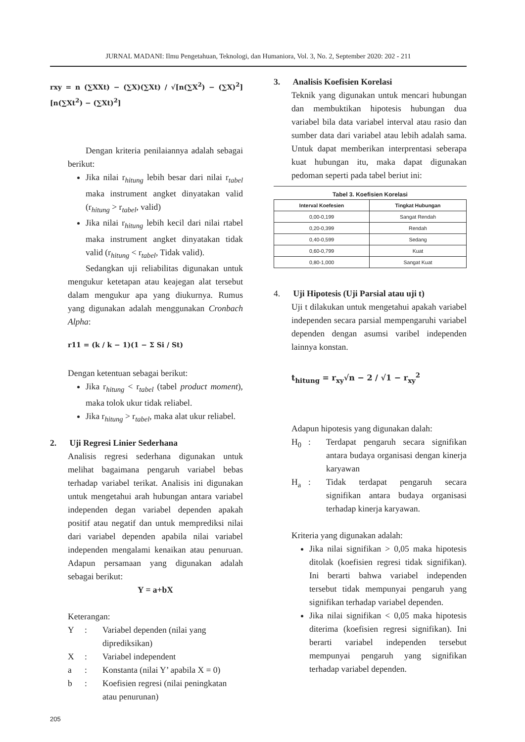JURNAL MADANI: Ilmu Pengetahuan, Teknologi, dan Humaniora, Vol. 3, No. 2, September 2020: 202 - 211
rxy = n (∑XXt) − (∑X)(∑Xt) / √[n(∑X<sup>2</sup>) − (∑X)<sup>2</sup>] [n(∑Xt<sup>2</sup>) − (∑Xt)<sup>2</sup>]
Dengan kriteria penilaiannya adalah sebagai berikut:
Jika nilai r<sub>hitung</sub> lebih besar dari nilai r<sub>tabel</sub> maka instrument angket dinyatakan valid (r<sub>hitung</sub> > r<sub>tabel</sub>, valid)
Jika nilai r<sub>hitung</sub> lebih kecil dari nilai rtabel maka instrument angket dinyatakan tidak valid (r<sub>hitung</sub> < r<sub>tabel</sub>, Tidak valid).
Sedangkan uji reliabilitas digunakan untuk mengukur ketetapan atau keajegan alat tersebut dalam mengukur apa yang diukurnya. Rumus yang digunakan adalah menggunakan Cronbach Alpha:
r11 = (k / k − 1)(1 − Σ Si / St)
Dengan ketentuan sebagai berikut:
Jika r<sub>hitung</sub> < r<sub>tabel</sub> (tabel product moment), maka tolok ukur tidak reliabel.
Jika r<sub>hitung</sub> > r<sub>tabel</sub>, maka alat ukur reliabel.
2. Uji Regresi Linier Sederhana
Analisis regresi sederhana digunakan untuk melihat bagaimana pengaruh variabel bebas terhadap variabel terikat. Analisis ini digunakan untuk mengetahui arah hubungan antara variabel independen degan variabel dependen apakah positif atau negatif dan untuk memprediksi nilai dari variabel dependen apabila nilai variabel independen mengalami kenaikan atau penuruan. Adapun persamaan yang digunakan adalah sebagai berikut:
Y = a+bX
Keterangan:
Y: Variabel dependen (nilai yang diprediksikan)
X: Variabel independent
a: Konstanta (nilai Y’ apabila X = 0)
b: Koefisien regresi (nilai peningkatan atau penurunan)
3. Analisis Koefisien Korelasi
Teknik yang digunakan untuk mencari hubungan dan membuktikan hipotesis hubungan dua variabel bila data variabel interval atau rasio dan sumber data dari variabel atau lebih adalah sama. Untuk dapat memberikan interprentasi seberapa kuat hubungan itu, maka dapat digunakan pedoman seperti pada tabel beriut ini:
Tabel 3. Koefisien Korelasi
| Interval Koefesien | Tingkat Hubungan |
| --- | --- |
| 0,00-0,199 | Sangat Rendah |
| 0,20-0,399 | Rendah |
| 0,40-0,599 | Sedang |
| 0,60-0,799 | Kuat |
| 0,80-1,000 | Sangat Kuat |
4. Uji Hipotesis (Uji Parsial atau uji t)
Uji t dilakukan untuk mengetahui apakah variabel independen secara parsial mempengaruhi variabel dependen dengan asumsi varibel independen lainnya konstan.
t<sub>hitung</sub> = r<sub>xy</sub>√n − 2 / √1 − r<sub>xy</sub><sup>2</sup>
Adapun hipotesis yang digunakan dalah:
H<sub>0</sub>: Terdapat pengaruh secara signifikan antara budaya organisasi dengan kinerja karyawan
H<sub>a</sub>: Tidak terdapat pengaruh secara signifikan antara budaya organisasi terhadap kinerja karyawan.
Kriteria yang digunakan adalah:
Jika nilai signifikan > 0,05 maka hipotesis ditolak (koefisien regresi tidak signifikan). Ini berarti bahwa variabel independen tersebut tidak mempunyai pengaruh yang signifikan terhadap variabel dependen.
Jika nilai signifikan < 0,05 maka hipotesis diterima (koefisien regresi signifikan). Ini berarti variabel independen tersebut mempunyai pengaruh yang signifikan terhadap variabel dependen.
205